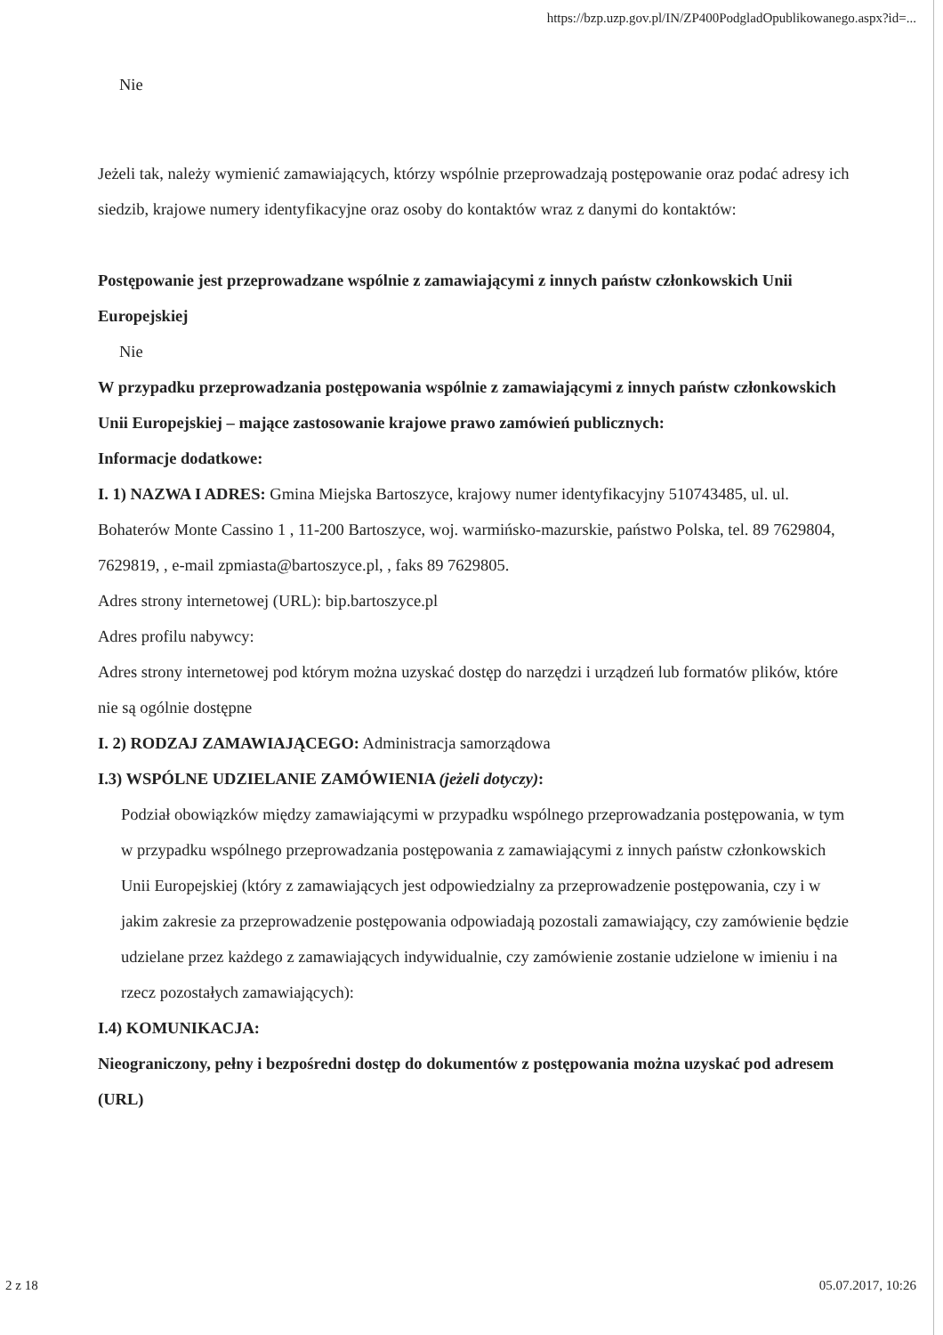https://bzp.uzp.gov.pl/IN/ZP400PodgladOpublikowanego.aspx?id=...
Nie
Jeżeli tak, należy wymienić zamawiających, którzy wspólnie przeprowadzają postępowanie oraz podać adresy ich siedzib, krajowe numery identyfikacyjne oraz osoby do kontaktów wraz z danymi do kontaktów:
Postępowanie jest przeprowadzane wspólnie z zamawiającymi z innych państw członkowskich Unii Europejskiej
Nie
W przypadku przeprowadzania postępowania wspólnie z zamawiającymi z innych państw członkowskich Unii Europejskiej – mające zastosowanie krajowe prawo zamówień publicznych:
Informacje dodatkowe:
I. 1) NAZWA I ADRES: Gmina Miejska Bartoszyce, krajowy numer identyfikacyjny 510743485, ul. ul. Bohaterów Monte Cassino 1 , 11-200 Bartoszyce, woj. warmińsko-mazurskie, państwo Polska, tel. 89 7629804, 7629819, , e-mail zpmiasta@bartoszyce.pl, , faks 89 7629805.
Adres strony internetowej (URL): bip.bartoszyce.pl
Adres profilu nabywcy:
Adres strony internetowej pod którym można uzyskać dostęp do narzędzi i urządzeń lub formatów plików, które nie są ogólnie dostępne
I. 2) RODZAJ ZAMAWIAJĄCEGO: Administracja samorządowa
I.3) WSPÓLNE UDZIELANIE ZAMÓWIENIA (jeżeli dotyczy):
Podział obowiązków między zamawiającymi w przypadku wspólnego przeprowadzania postępowania, w tym w przypadku wspólnego przeprowadzania postępowania z zamawiającymi z innych państw członkowskich Unii Europejskiej (który z zamawiających jest odpowiedzialny za przeprowadzenie postępowania, czy i w jakim zakresie za przeprowadzenie postępowania odpowiadają pozostali zamawiający, czy zamówienie będzie udzielane przez każdego z zamawiających indywidualnie, czy zamówienie zostanie udzielone w imieniu i na rzecz pozostałych zamawiających):
I.4) KOMUNIKACJA:
Nieograniczony, pełny i bezpośredni dostęp do dokumentów z postępowania można uzyskać pod adresem (URL)
2 z 18 05.07.2017, 10:26